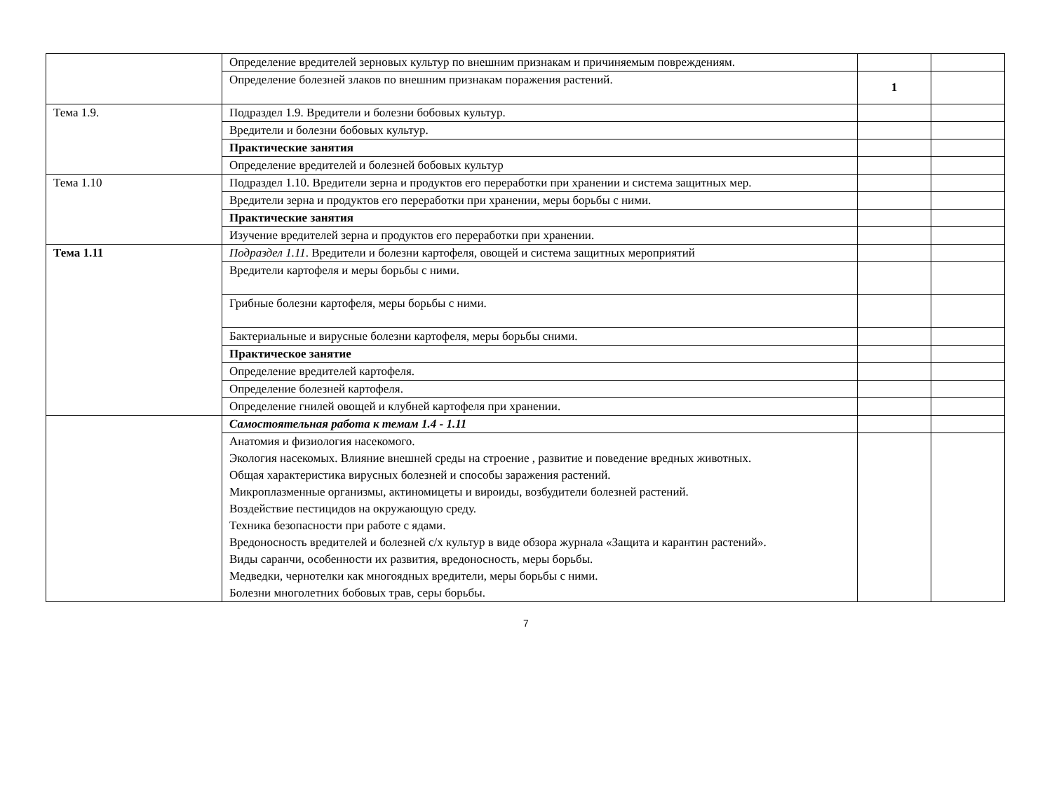| | Определение вредителей зерновых культур по внешним признакам и причиняемым повреждениям. | | |
| | Определение болезней злаков по внешним признакам поражения растений. | 1 | |
| Тема 1.9. | Подраздел 1.9. Вредители и болезни бобовых культур. | | |
| | Вредители и болезни бобовых культур. | | |
| | Практические занятия | | |
| | Определение вредителей и болезней бобовых культур | | |
| Тема 1.10 | Подраздел 1.10. Вредители зерна и продуктов его переработки при хранении и система защитных мер. | | |
| | Вредители зерна и продуктов его переработки при хранении, меры борьбы с ними. | | |
| | Практические занятия | | |
| | Изучение вредителей зерна и продуктов его переработки при хранении. | | |
| Тема 1.11 | Подраздел 1.11 . Вредители и болезни картофеля, овощей и система защитных мероприятий | | |
| | Вредители картофеля и меры борьбы с ними. | | |
| | Грибные болезни картофеля, меры борьбы с ними. | | |
| | Бактериальные и вирусные болезни картофеля, меры борьбы сними. | | |
| | Практическое занятие | | |
| | Определение вредителей картофеля. | | |
| | Определение болезней картофеля. | | |
| | Определение гнилей овощей и клубней картофеля при хранении. | | |
| | Самостоятельная работа к темам 1.4 - 1.11 | | |
| | Анатомия и физиология насекомого. Экология насекомых. Влияние внешней среды на строение , развитие и поведение вредных животных. Общая характеристика вирусных болезней и способы заражения растений. Микроплазменные организмы, актиномицеты и вироиды, возбудители болезней растений. Воздействие пестицидов на окружающую среду. Техника безопасности при работе с ядами. Вредоносность вредителей и болезней с/х культур в виде обзора журнала «Защита и карантин растений». Виды саранчи, особенности их развития, вредоносность, меры борьбы. Медведки, чернотелки как многоядных вредители, меры борьбы с ними. Болезни многолетних бобовых трав, серы борьбы. | | |
7